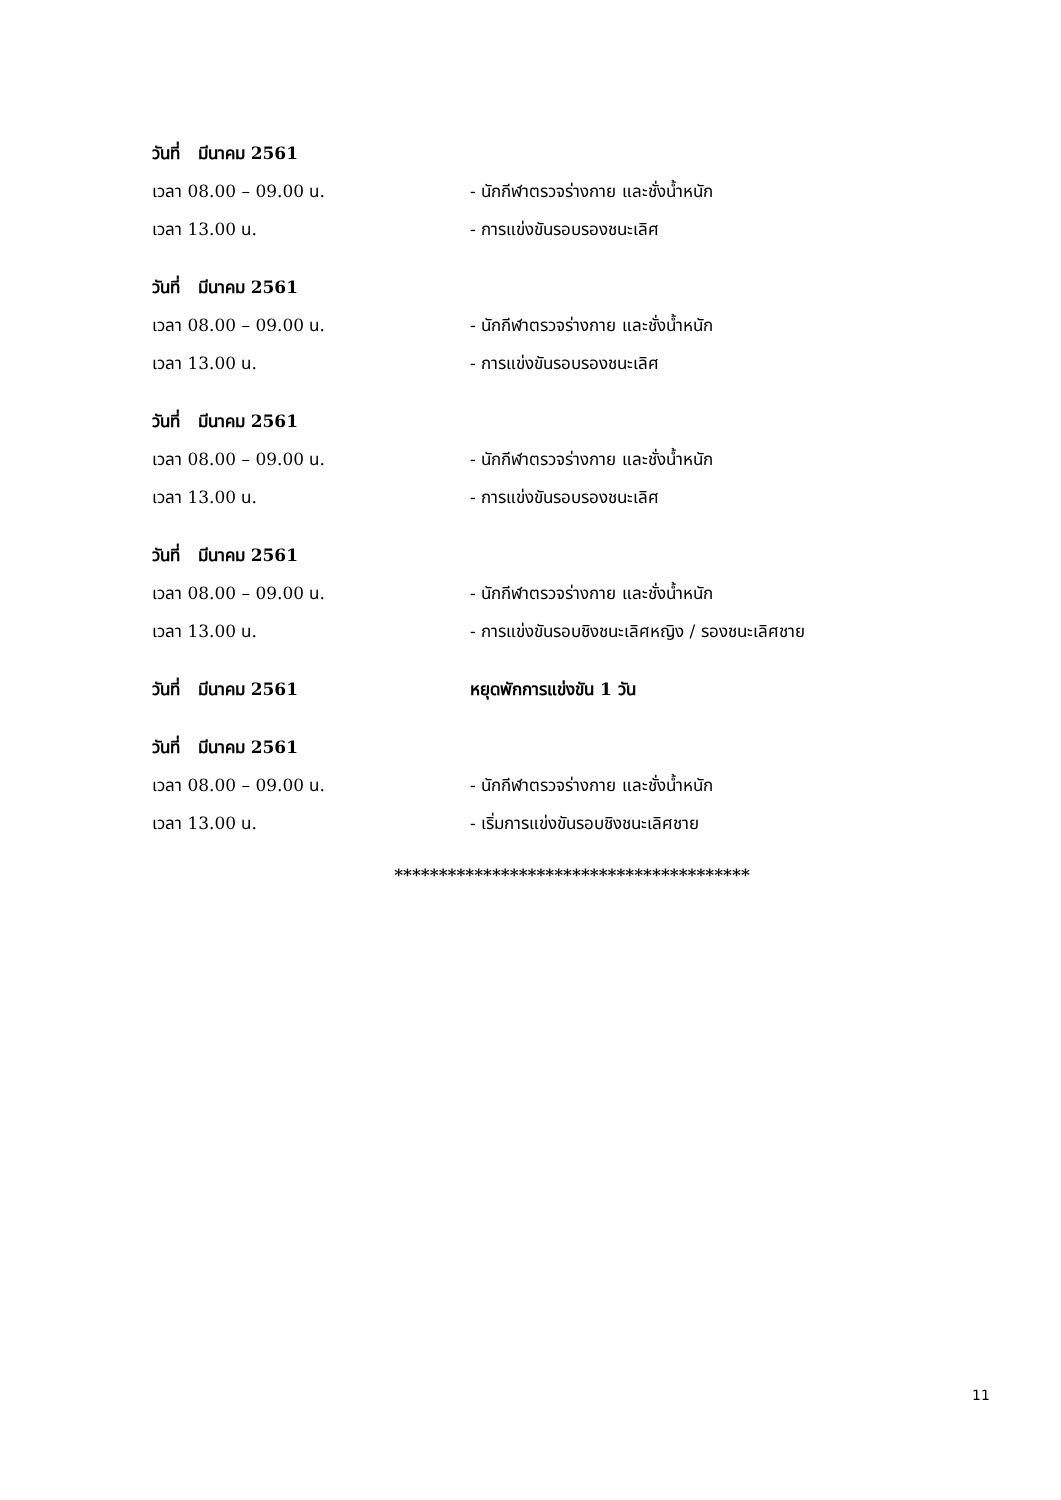วันที่ มีนาคม 2561
เวลา 08.00 – 09.00 น.
- นักกีฬาตรวจร่างกาย และชั่งน้ำหนัก
เวลา 13.00 น. - การแข่งขันรอบรองชนะเลิศ
วันที่ มีนาคม 2561
เวลา 08.00 – 09.00 น.
- นักกีฬาตรวจร่างกาย และชั่งน้ำหนัก
เวลา 13.00 น. - การแข่งขันรอบรองชนะเลิศ
วันที่ มีนาคม 2561
เวลา 08.00 – 09.00 น.
- นักกีฬาตรวจร่างกาย และชั่งน้ำหนัก
เวลา 13.00 น. - การแข่งขันรอบรองชนะเลิศ
วันที่ มีนาคม 2561
เวลา 08.00 – 09.00 น.
- นักกีฬาตรวจร่างกาย และชั่งน้ำหนัก
เวลา 13.00 น.
- การแข่งขันรอบชิงชนะเลิศหญิง / รองชนะเลิศชาย
วันที่ มีนาคม 2561 หยุดพักการแข่งขัน 1 วัน
วันที่ มีนาคม 2561
เวลา 08.00 – 09.00 น.
- นักกีฬาตรวจร่างกาย และชั่งน้ำหนัก
เวลา 13.00 น.
- เริ่มการแข่งขันรอบชิงชนะเลิศชาย
****************************************
11